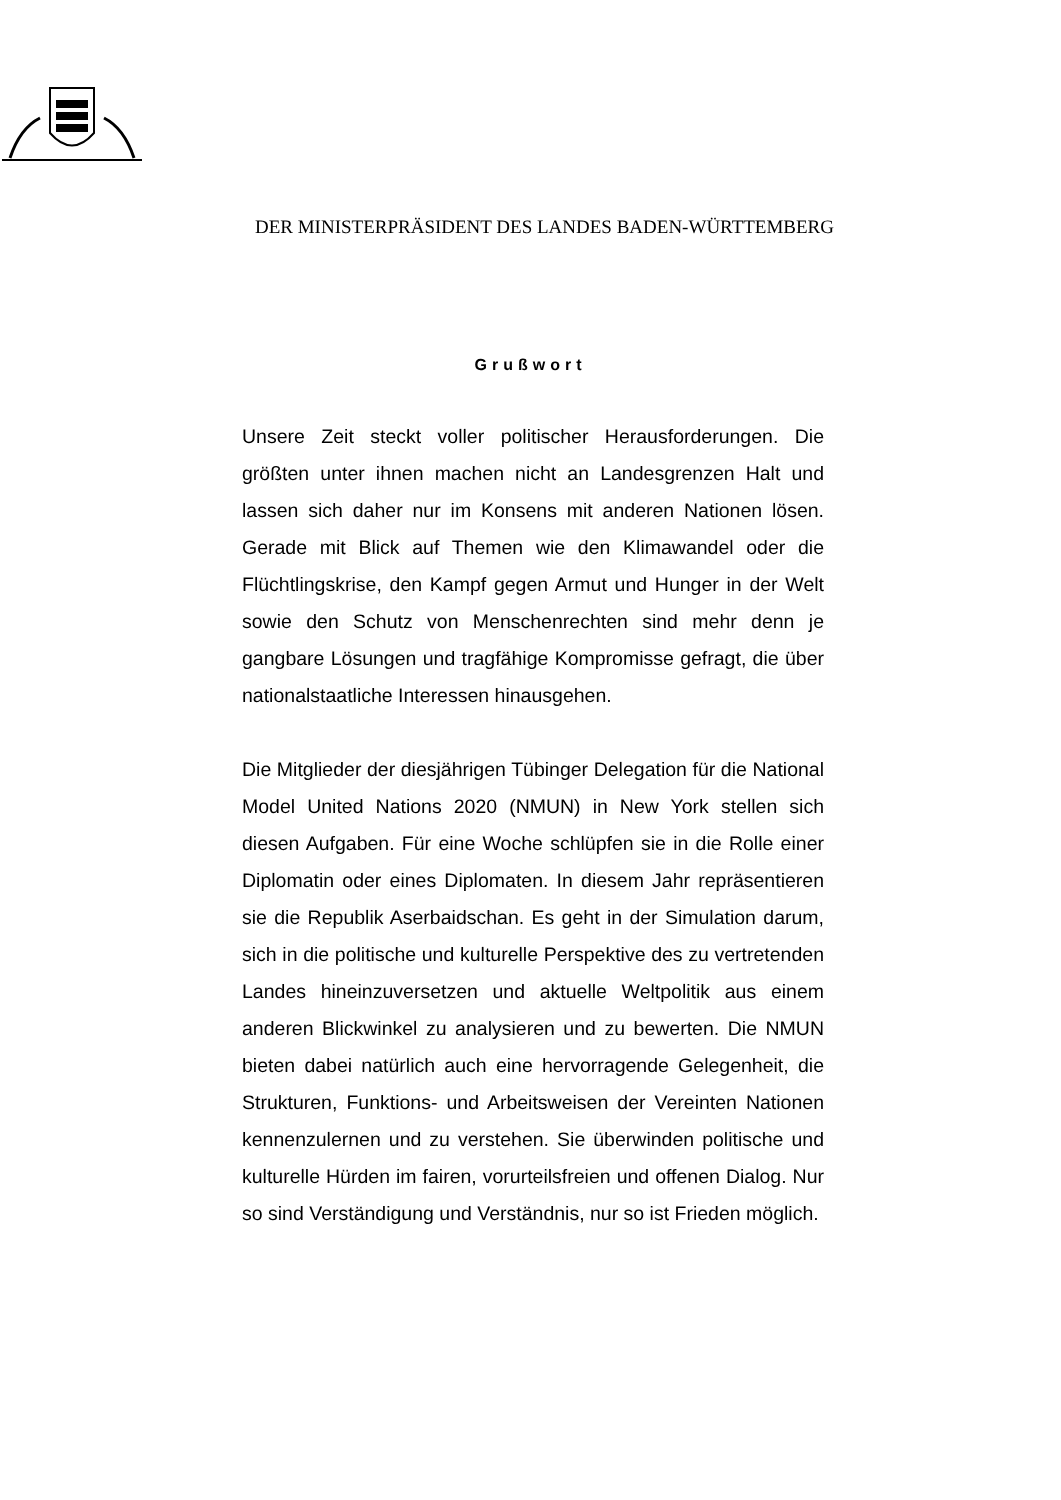DER MINISTERPRÄSIDENT DES LANDES BADEN-WÜRTTEMBERG
Grußwort
Unsere Zeit steckt voller politischer Herausforderungen. Die größten unter ihnen machen nicht an Landesgrenzen Halt und lassen sich daher nur im Konsens mit anderen Nationen lösen. Gerade mit Blick auf Themen wie den Klimawandel oder die Flüchtlingskrise, den Kampf gegen Armut und Hunger in der Welt sowie den Schutz von Menschenrechten sind mehr denn je gangbare Lösungen und tragfähige Kompromisse gefragt, die über nationalstaatliche Interessen hinausgehen.
Die Mitglieder der diesjährigen Tübinger Delegation für die National Model United Nations 2020 (NMUN) in New York stellen sich diesen Aufgaben. Für eine Woche schlüpfen sie in die Rolle einer Diplomatin oder eines Diplomaten. In diesem Jahr repräsentieren sie die Republik Aserbaidschan. Es geht in der Simulation darum, sich in die politische und kulturelle Perspektive des zu vertretenden Landes hineinzuversetzen und aktuelle Weltpolitik aus einem anderen Blickwinkel zu analysieren und zu bewerten. Die NMUN bieten dabei natürlich auch eine hervorragende Gelegenheit, die Strukturen, Funktions- und Arbeitsweisen der Vereinten Nationen kennenzulernen und zu verstehen. Sie überwinden politische und kulturelle Hürden im fairen, vorurteilsfreien und offenen Dialog. Nur so sind Verständigung und Verständnis, nur so ist Frieden möglich.